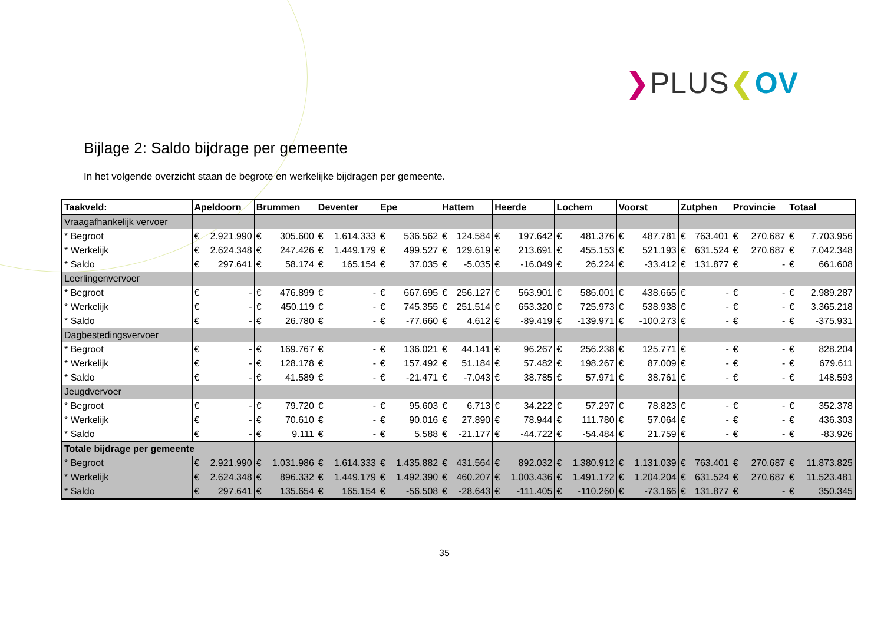❯PLUS❮OV
Bijlage 2: Saldo bijdrage per gemeente
In het volgende overzicht staan de begrote en werkelijke bijdragen per gemeente.
| Taakveld: | Apeldoorn | Brummen | Deventer | Epe | Hattem | Heerde | Lochem | Voorst | Zutphen | Provincie | Totaal |
| --- | --- | --- | --- | --- | --- | --- | --- | --- | --- | --- | --- |
| Vraagafhankelijk vervoer | | | | | | | | | | | |
| * Begroot | € 2.921.990 | € 305.600 | € 1.614.333 | € 536.562 | € 124.584 | € 197.642 | € 481.376 | € 487.781 | € 763.401 | € 270.687 | € 7.703.956 |
| * Werkelijk | € 2.624.348 | € 247.426 | € 1.449.179 | € 499.527 | € 129.619 | € 213.691 | € 455.153 | € 521.193 | € 631.524 | € 270.687 | € 7.042.348 |
| * Saldo | € 297.641 | € 58.174 | € 165.154 | € 37.035 | € -5.035 | € -16.049 | € 26.224 | € -33.412 | € 131.877 | € - | € 661.608 |
| Leerlingenvervoer | | | | | | | | | | | |
| * Begroot | € - | € 476.899 | € - | € 667.695 | € 256.127 | € 563.901 | € 586.001 | € 438.665 | € - | € - | € 2.989.287 |
| * Werkelijk | € - | € 450.119 | € - | € 745.355 | € 251.514 | € 653.320 | € 725.973 | € 538.938 | € - | € - | € 3.365.218 |
| * Saldo | € - | € 26.780 | € - | € -77.660 | € 4.612 | € -89.419 | € -139.971 | € -100.273 | € - | € - | € -375.931 |
| Dagbestedingsvervoer | | | | | | | | | | | |
| * Begroot | € - | € 169.767 | € - | € 136.021 | € 44.141 | € 96.267 | € 256.238 | € 125.771 | € - | € - | € 828.204 |
| * Werkelijk | € - | € 128.178 | € - | € 157.492 | € 51.184 | € 57.482 | € 198.267 | € 87.009 | € - | € - | € 679.611 |
| * Saldo | € - | € 41.589 | € - | € -21.471 | € -7.043 | € 38.785 | € 57.971 | € 38.761 | € - | € - | € 148.593 |
| Jeugdvervoer | | | | | | | | | | | |
| * Begroot | € - | € 79.720 | € - | € 95.603 | € 6.713 | € 34.222 | € 57.297 | € 78.823 | € - | € - | € 352.378 |
| * Werkelijk | € - | € 70.610 | € - | € 90.016 | € 27.890 | € 78.944 | € 111.780 | € 57.064 | € - | € - | € 436.303 |
| * Saldo | € - | € 9.111 | € - | € 5.588 | € -21.177 | € -44.722 | € -54.484 | € 21.759 | € - | € - | € -83.926 |
| Totale bijdrage per gemeente | | | | | | | | | | | |
| * Begroot | € 2.921.990 | € 1.031.986 | € 1.614.333 | € 1.435.882 | € 431.564 | € 892.032 | € 1.380.912 | € 1.131.039 | € 763.401 | € 270.687 | € 11.873.825 |
| * Werkelijk | € 2.624.348 | € 896.332 | € 1.449.179 | € 1.492.390 | € 460.207 | € 1.003.436 | € 1.491.172 | € 1.204.204 | € 631.524 | € 270.687 | € 11.523.481 |
| * Saldo | € 297.641 | € 135.654 | € 165.154 | € -56.508 | € -28.643 | € -111.405 | € -110.260 | € -73.166 | € 131.877 | € - | € 350.345 |
35